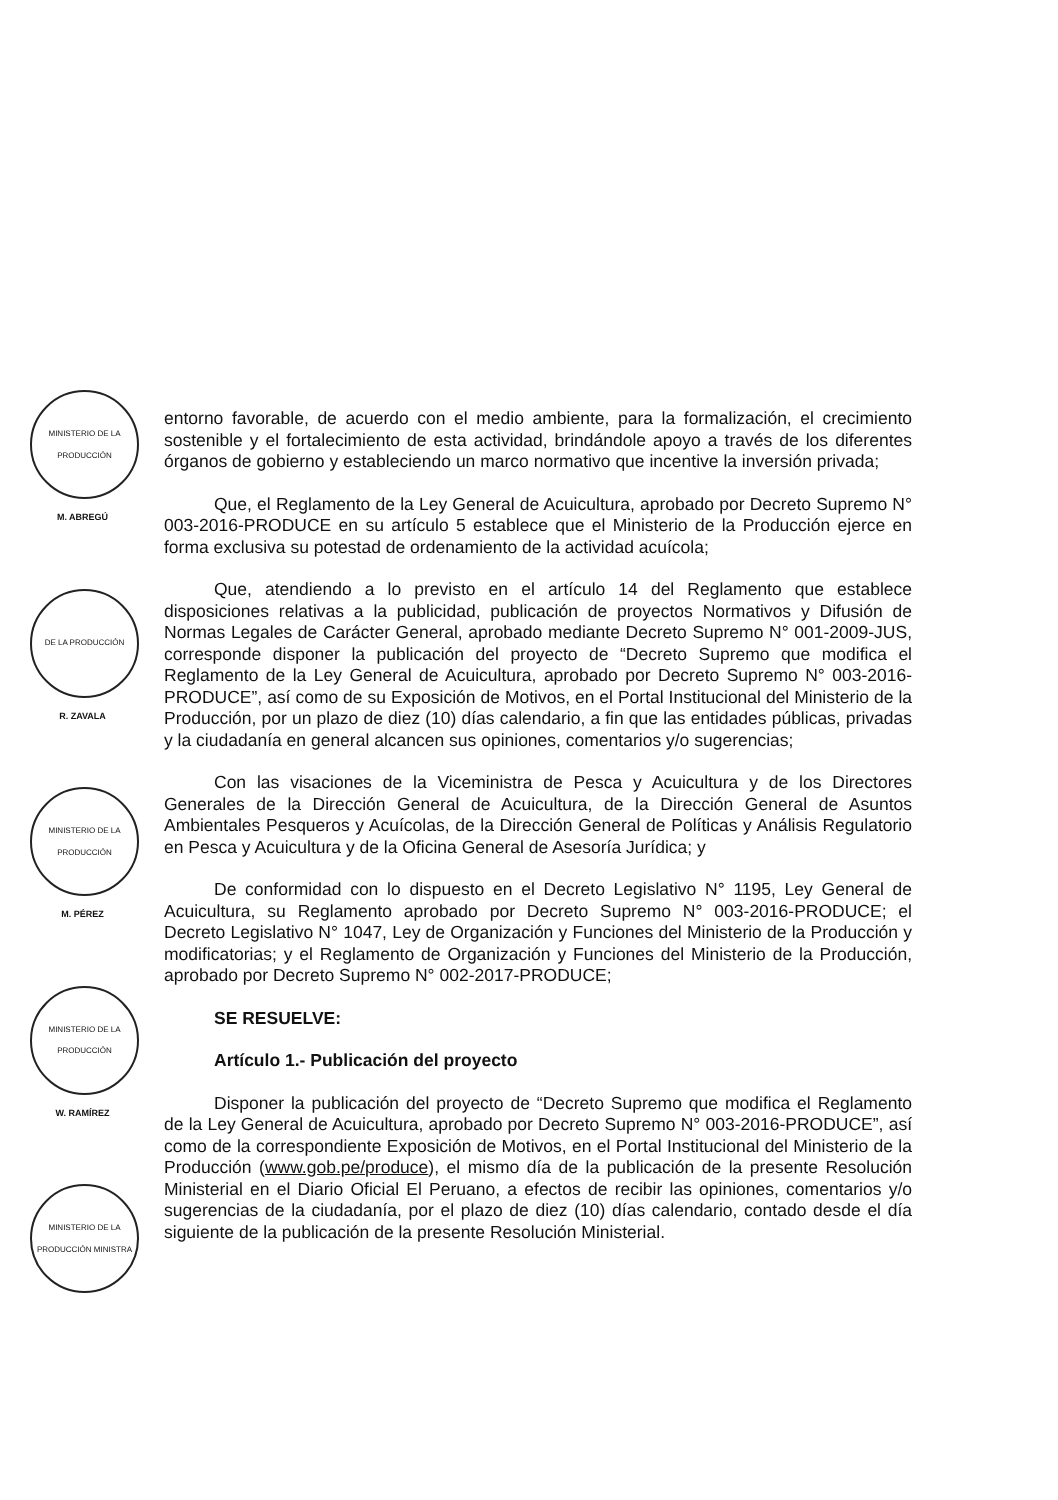MINISTERIO DE LA PRODUCCIÓN
M. ABREGÚ
DE LA PRODUCCIÓN
R. ZAVALA
MINISTERIO DE LA PRODUCCIÓN
M. PÉREZ
MINISTERIO DE LA PRODUCCIÓN
W. RAMÍREZ
MINISTERIO DE LA PRODUCCIÓN MINISTRA
entorno favorable, de acuerdo con el medio ambiente, para la formalización, el crecimiento sostenible y el fortalecimiento de esta actividad, brindándole apoyo a través de los diferentes órganos de gobierno y estableciendo un marco normativo que incentive la inversión privada;
Que, el Reglamento de la Ley General de Acuicultura, aprobado por Decreto Supremo N° 003-2016-PRODUCE en su artículo 5 establece que el Ministerio de la Producción ejerce en forma exclusiva su potestad de ordenamiento de la actividad acuícola;
Que, atendiendo a lo previsto en el artículo 14 del Reglamento que establece disposiciones relativas a la publicidad, publicación de proyectos Normativos y Difusión de Normas Legales de Carácter General, aprobado mediante Decreto Supremo N° 001-2009-JUS, corresponde disponer la publicación del proyecto de “Decreto Supremo que modifica el Reglamento de la Ley General de Acuicultura, aprobado por Decreto Supremo N° 003-2016-PRODUCE”, así como de su Exposición de Motivos, en el Portal Institucional del Ministerio de la Producción, por un plazo de diez (10) días calendario, a fin que las entidades públicas, privadas y la ciudadanía en general alcancen sus opiniones, comentarios y/o sugerencias;
Con las visaciones de la Viceministra de Pesca y Acuicultura y de los Directores Generales de la Dirección General de Acuicultura, de la Dirección General de Asuntos Ambientales Pesqueros y Acuícolas, de la Dirección General de Políticas y Análisis Regulatorio en Pesca y Acuicultura y de la Oficina General de Asesoría Jurídica; y
De conformidad con lo dispuesto en el Decreto Legislativo N° 1195, Ley General de Acuicultura, su Reglamento aprobado por Decreto Supremo N° 003-2016-PRODUCE; el Decreto Legislativo N° 1047, Ley de Organización y Funciones del Ministerio de la Producción y modificatorias; y el Reglamento de Organización y Funciones del Ministerio de la Producción, aprobado por Decreto Supremo N° 002-2017-PRODUCE;
SE RESUELVE:
Artículo 1.- Publicación del proyecto
Disponer la publicación del proyecto de “Decreto Supremo que modifica el Reglamento de la Ley General de Acuicultura, aprobado por Decreto Supremo N° 003-2016-PRODUCE”, así como de la correspondiente Exposición de Motivos, en el Portal Institucional del Ministerio de la Producción (www.gob.pe/produce), el mismo día de la publicación de la presente Resolución Ministerial en el Diario Oficial El Peruano, a efectos de recibir las opiniones, comentarios y/o sugerencias de la ciudadanía, por el plazo de diez (10) días calendario, contado desde el día siguiente de la publicación de la presente Resolución Ministerial.